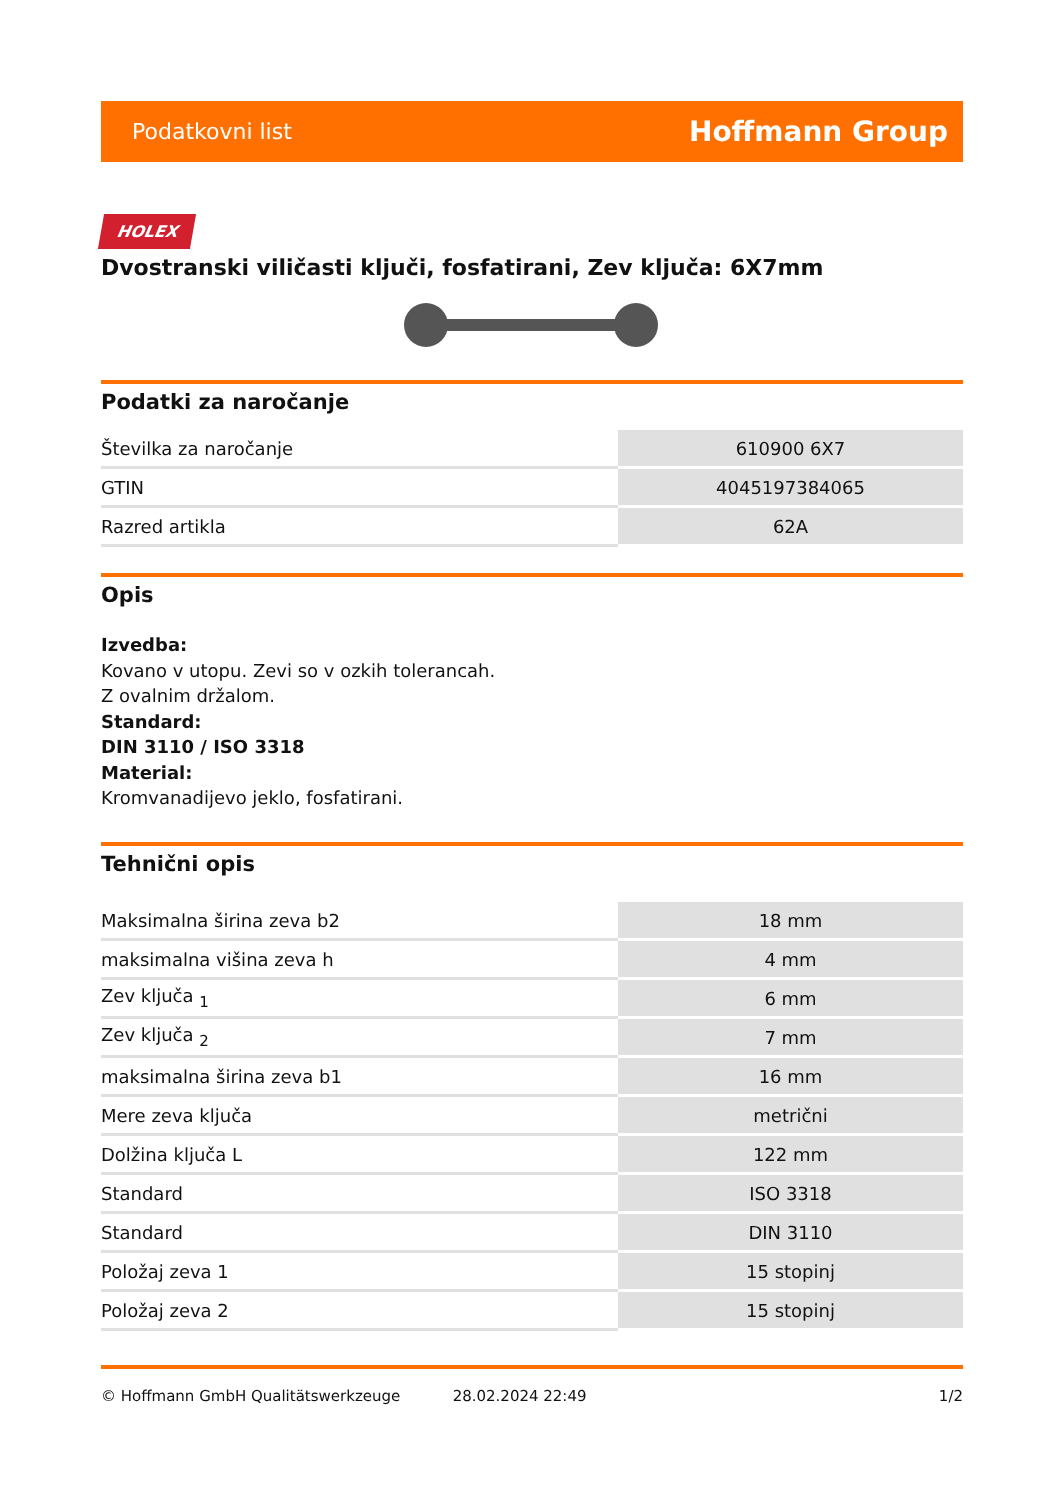Podatkovni list Hoffmann Group
HOLEX
Dvostranski viličasti ključi, fosfatirani, Zev ključa: 6X7mm
Podatki za naročanje
| Številka za naročanje | 610900 6X7 |
| GTIN | 4045197384065 |
| Razred artikla | 62A |
Opis
Izvedba:
Kovano v utopu. Zevi so v ozkih tolerancah.
Z ovalnim držalom.
Standard:
DIN 3110 / ISO 3318
Material:
Kromvanadijevo jeklo, fosfatirani.
Tehnični opis
| Maksimalna širina zeva b2 | 18 mm |
| maksimalna višina zeva h | 4 mm |
| Zev ključa <sub>1</sub> | 6 mm |
| Zev ključa <sub>2</sub> | 7 mm |
| maksimalna širina zeva b1 | 16 mm |
| Mere zeva ključa | metrični |
| Dolžina ključa L | 122 mm |
| Standard | ISO 3318 |
| Standard | DIN 3110 |
| Položaj zeva 1 | 15 stopinj |
| Položaj zeva 2 | 15 stopinj |
© Hoffmann GmbH Qualitätswerkzeuge 28.02.2024 22:49 1/2